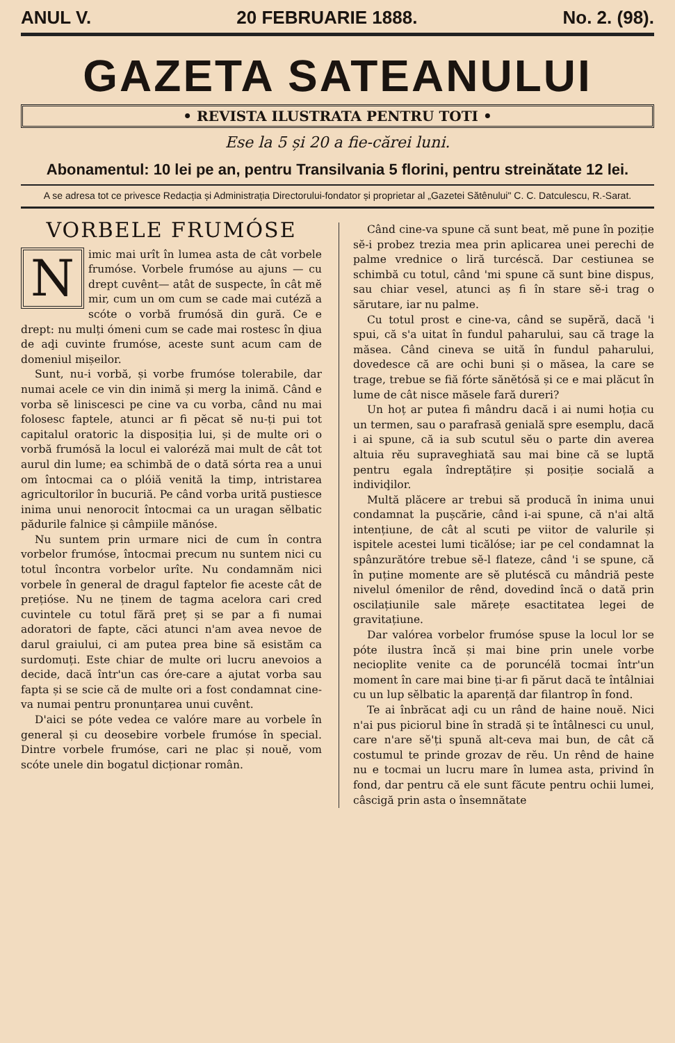ANUL V. 20 FEBRUARIE 1888. No. 2. (98).
GAZETA SATEANULUI
• REVISTA ILUSTRATA PENTRU TOTI •
Ese la 5 și 20 a fie-cărei luni.
Abonamentul: 10 lei pe an, pentru Transilvania 5 florini, pentru streinătate 12 lei.
A se adresa tot ce privesce Redacția și Administrația Directorului-fondator și proprietar al „Gazetei Sătênului" C. C. Datculescu, R.-Sarat.
VORBELE FRUMÓSE
Nimic mai urît în lumea asta de cât vorbele frumóse. Vorbele frumóse au ajuns — cu drept cuvênt— atât de suspecte, în cât mĕ mir, cum un om cum se cade mai cutéză a scóte o vorbă frumósă din gură. Ce e drept: nu mulți ómeni cum se cade mai rostesc în ḑiua de aḑi cuvinte frumóse, aceste sunt acum cam de domeniul mișeilor.
Sunt, nu-i vorbă, și vorbe frumóse tolerabile, dar numai acele ce vin din inimă și merg la inimă. Când e vorba sĕ liniscesci pe cine va cu vorba, când nu mai folosesc faptele, atunci ar fi pĕcat sĕ nu-ți pui tot capitalul oratoric la disposiția lui, și de multe ori o vorbă frumósă la locul ei valoréză mai mult de cât tot aurul din lume; ea schimbă de o dată sórta rea a unui om întocmai ca o plóiă venită la timp, intristarea agricultorilor în bucuriă. Pe când vorba urită pustiesce inima unui nenorocit întocmai ca un uragan sĕlbatic pădurile falnice și câmpiile mănóse.
Nu suntem prin urmare nici de cum în contra vorbelor frumóse, întocmai precum nu suntem nici cu totul încontra vorbelor urîte. Nu condamnăm nici vorbele în general de dragul faptelor fie aceste cât de prețióse. Nu ne ținem de tagma acelora cari cred cuvintele cu totul fără preț și se par a fi numai adoratori de fapte, căci atunci n'am avea nevoe de darul graiului, ci am putea prea bine să esistăm ca surdomuți. Este chiar de multe ori lucru anevoios a decide, dacă într'un cas óre-care a ajutat vorba sau fapta și se scie că de multe ori a fost condamnat cine-va numai pentru pronunțarea unui cuvênt.
D'aici se póte vedea ce valóre mare au vorbele în general și cu deosebire vorbele frumóse în special. Dintre vorbele frumóse, cari ne plac și nouĕ, vom scóte unele din bogatul dicționar român.
Când cine-va spune că sunt beat, mĕ pune în poziție sĕ-i probez trezia mea prin aplicarea unei perechi de palme vrednice o liră turcéscă. Dar cestiunea se schimbă cu totul, când 'mi spune că sunt bine dispus, sau chiar vesel, atunci aș fi în stare sĕ-i trag o sărutare, iar nu palme.
Cu totul prost e cine-va, când se supĕră, dacă 'i spui, că s'a uitat în fundul paharului, sau că trage la măsea. Când cineva se uită în fundul paharului, dovedesce că are ochi buni și o măsea, la care se trage, trebue se fiă fórte sănĕtósă și ce e mai plăcut în lume de cât nisce măsele fară dureri?
Un hoț ar putea fi mândru dacă i ai numi hoția cu un termen, sau o parafrasă genială spre esemplu, dacă i ai spune, că ia sub scutul sĕu o parte din averea altuia rĕu supraveghiată sau mai bine că se luptă pentru egala îndreptățire și posiție socială a indiviḑilor.
Multă plăcere ar trebui să producă în inima unui condamnat la pușcărie, când i-ai spune, că n'ai altă intențiune, de cât al scuti pe viitor de valurile și ispitele acestei lumi ticălóse; iar pe cel condamnat la spânzurătóre trebue sĕ-l flateze, când 'i se spune, că în puține momente are sĕ plutéscă cu mândriă peste nivelul ómenilor de rênd, dovedind încă o dată prin oscilațiunile sale mărețe esactitatea legei de gravitațiune.
Dar valórea vorbelor frumóse spuse la locul lor se póte ilustra încă și mai bine prin unele vorbe necioplite venite ca de poruncélă tocmai într'un moment în care mai bine ți-ar fi părut dacă te întâlniai cu un lup sĕlbatic la aparență dar filantrop în fond.
Te ai înbrăcat aḑi cu un rând de haine nouĕ. Nici n'ai pus piciorul bine în stradă și te întâlnesci cu unul, care n'are sĕ'ți spună alt-ceva mai bun, de cât că costumul te prinde grozav de rĕu. Un rênd de haine nu e tocmai un lucru mare în lumea asta, privind în fond, dar pentru că ele sunt făcute pentru ochii lumei, câscigă prin asta o însemnătate